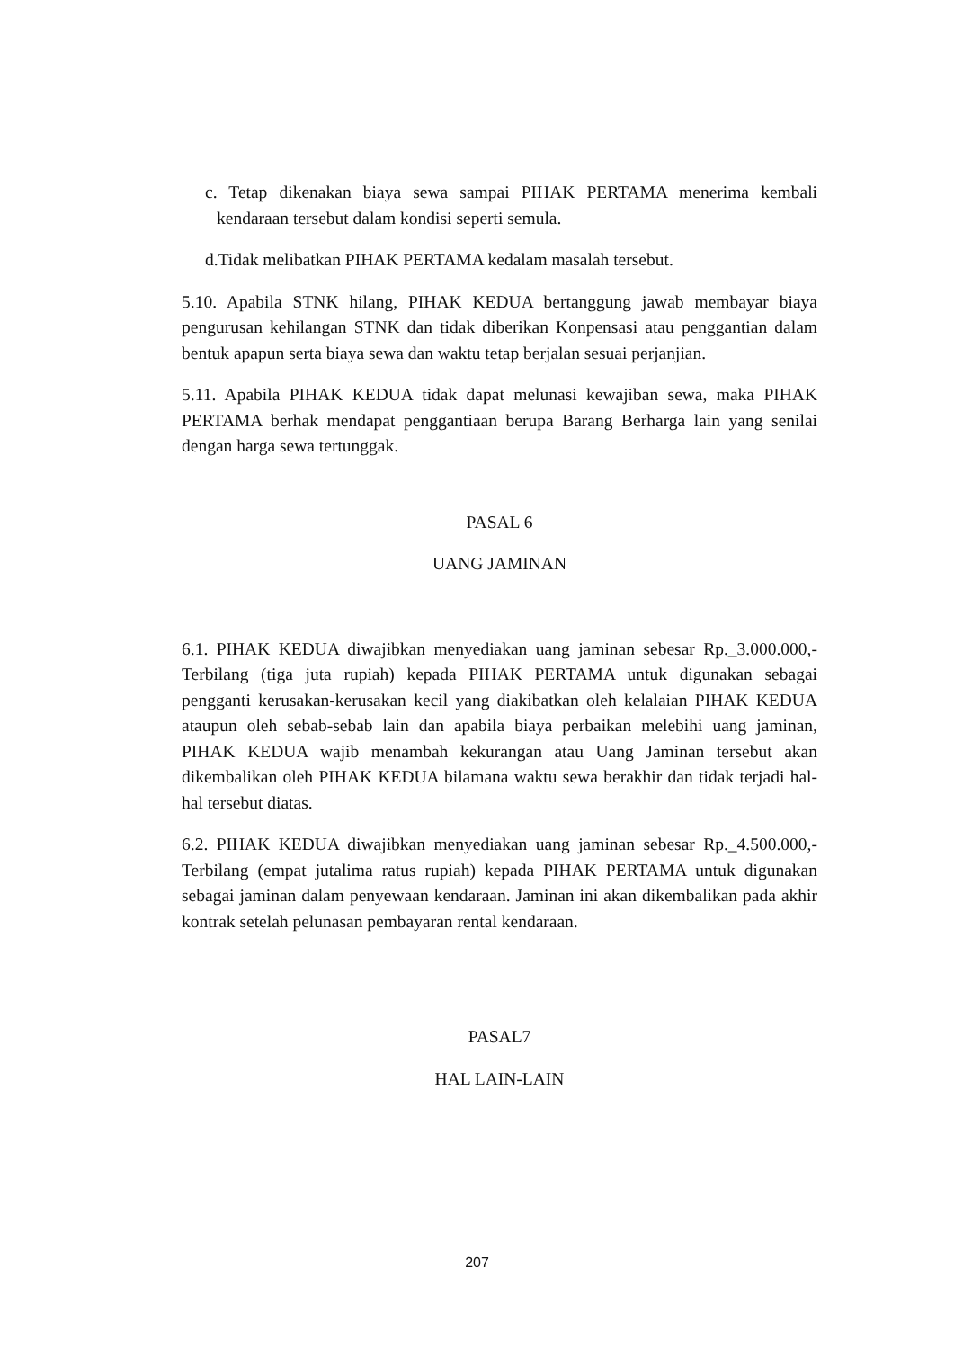c. Tetap dikenakan biaya sewa sampai PIHAK PERTAMA menerima kembali kendaraan tersebut dalam kondisi seperti semula.
d.Tidak melibatkan PIHAK PERTAMA kedalam masalah tersebut.
5.10. Apabila STNK hilang, PIHAK KEDUA bertanggung jawab membayar biaya pengurusan kehilangan STNK dan tidak diberikan Konpensasi atau penggantian dalam bentuk apapun serta biaya sewa dan waktu tetap berjalan sesuai perjanjian.
5.11. Apabila PIHAK KEDUA tidak dapat melunasi kewajiban sewa, maka PIHAK PERTAMA berhak mendapat penggantiaan berupa Barang Berharga lain yang senilai dengan harga sewa tertunggak.
PASAL 6
UANG JAMINAN
6.1. PIHAK KEDUA diwajibkan menyediakan uang jaminan sebesar Rp._3.000.000,- Terbilang (tiga juta rupiah) kepada PIHAK PERTAMA untuk digunakan sebagai pengganti kerusakan-kerusakan kecil yang diakibatkan oleh kelalaian PIHAK KEDUA ataupun oleh sebab-sebab lain dan apabila biaya perbaikan melebihi uang jaminan, PIHAK KEDUA wajib menambah kekurangan atau Uang Jaminan tersebut akan dikembalikan oleh PIHAK KEDUA bilamana waktu sewa berakhir dan tidak terjadi hal-hal tersebut diatas.
6.2. PIHAK KEDUA diwajibkan menyediakan uang jaminan sebesar Rp._4.500.000,- Terbilang (empat jutalima ratus rupiah) kepada PIHAK PERTAMA untuk digunakan sebagai jaminan dalam penyewaan kendaraan. Jaminan ini akan dikembalikan pada akhir kontrak setelah pelunasan pembayaran rental kendaraan.
PASAL7
HAL LAIN-LAIN
207